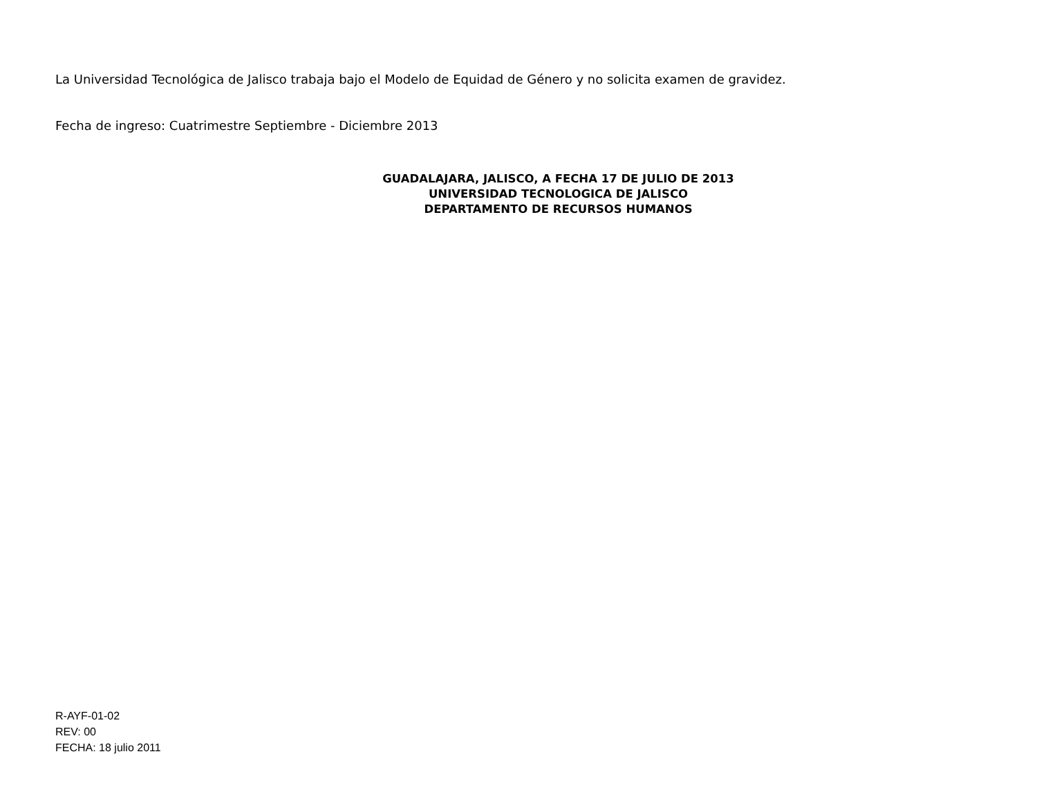La Universidad Tecnológica de Jalisco trabaja bajo el Modelo de Equidad de Género y no solicita examen de gravidez.
Fecha de ingreso: Cuatrimestre Septiembre - Diciembre 2013
GUADALAJARA, JALISCO, A FECHA 17 DE JULIO DE 2013
UNIVERSIDAD TECNOLOGICA DE JALISCO
DEPARTAMENTO DE RECURSOS HUMANOS
R-AYF-01-02
REV: 00
FECHA: 18 julio 2011